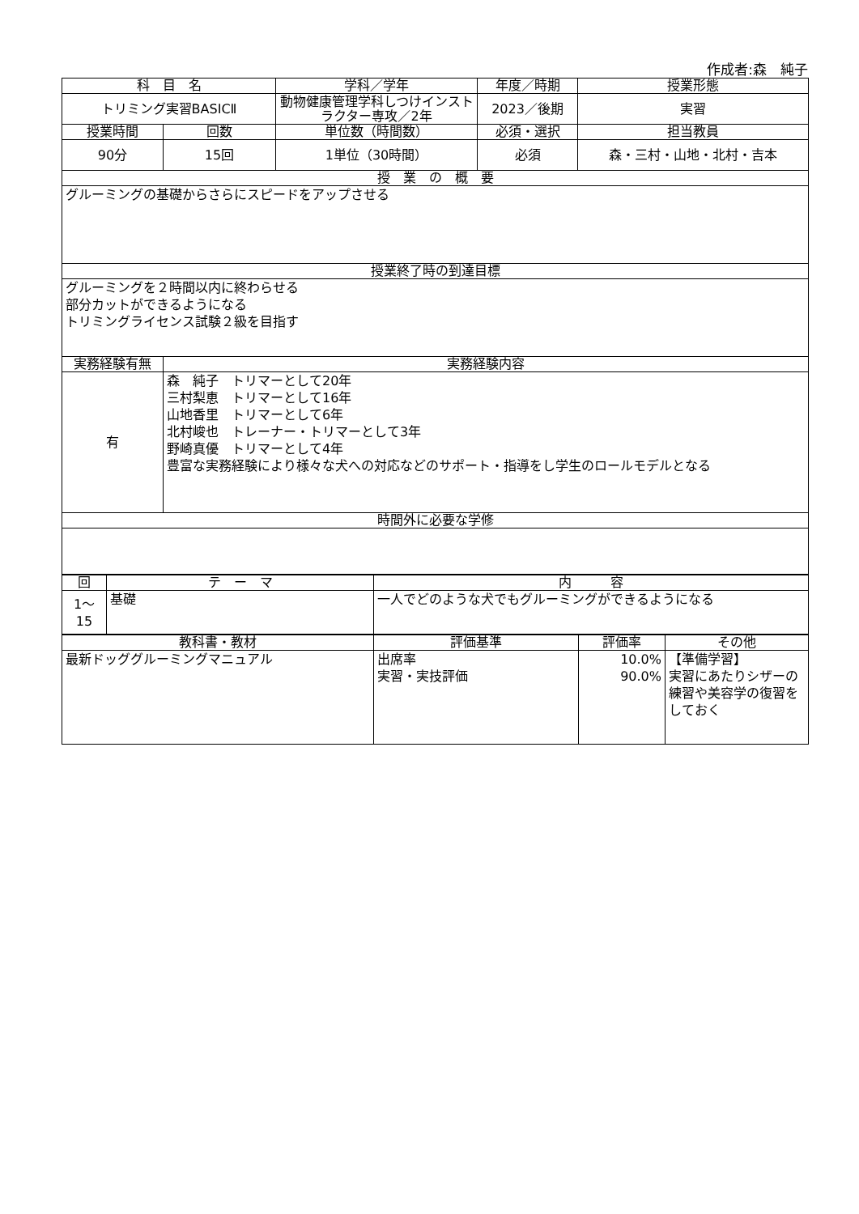作成者:森　純子
| 科 目 名 | | 学科／学年 | 年度／時期 | 授業形態 |
| --- | --- | --- | --- | --- |
| トリミング実習BASICⅡ | | 動物健康管理学科しつけインストラクター専攻／2年 | 2023／後期 | 実習 |
| 授業時間 | 回数 | 単位数（時間数） | 必須・選択 | 担当教員 |
| 90分 | 15回 | 1単位（30時間） | 必須 | 森・三村・山地・北村・吉本 |
| 授 業 の 概 要 | | | | |
| グルーミングの基礎からさらにスピードをアップさせる | | | | |
| 授業終了時の到達目標 | | | | |
| グルーミングを２時間以内に終わらせる 部分カットができるようになる トリミングライセンス試験２級を目指す | | | | |
| 実務経験有無 | 実務経験内容 | | | |
| 有 | 森 純子 トリマーとして20年 三村梨恵 トリマーとして16年 山地香里 トリマーとして6年 北村峻也 トレーナー・トリマーとして3年 野崎真優 トリマーとして4年 豊富な実務経験により様々な犬への対応などのサポート・指導をし学生のロールモデルとなる | | | |
| 時間外に必要な学修 | | | | |
| 回 | テ ー マ | 内 容 |
| --- | --- | --- |
| 1～ 15 | 基礎 | 一人でどのような犬でもグルーミングができるようになる |
| 教科書・教材 | 評価基準 | 評価率 | その他 |
| --- | --- | --- | --- |
| 最新ドッググルーミングマニュアル | 出席率 実習・実技評価 | 10.0% 90.0% | 【準備学習】 実習にあたりシザーの練習や美容学の復習をしておく |